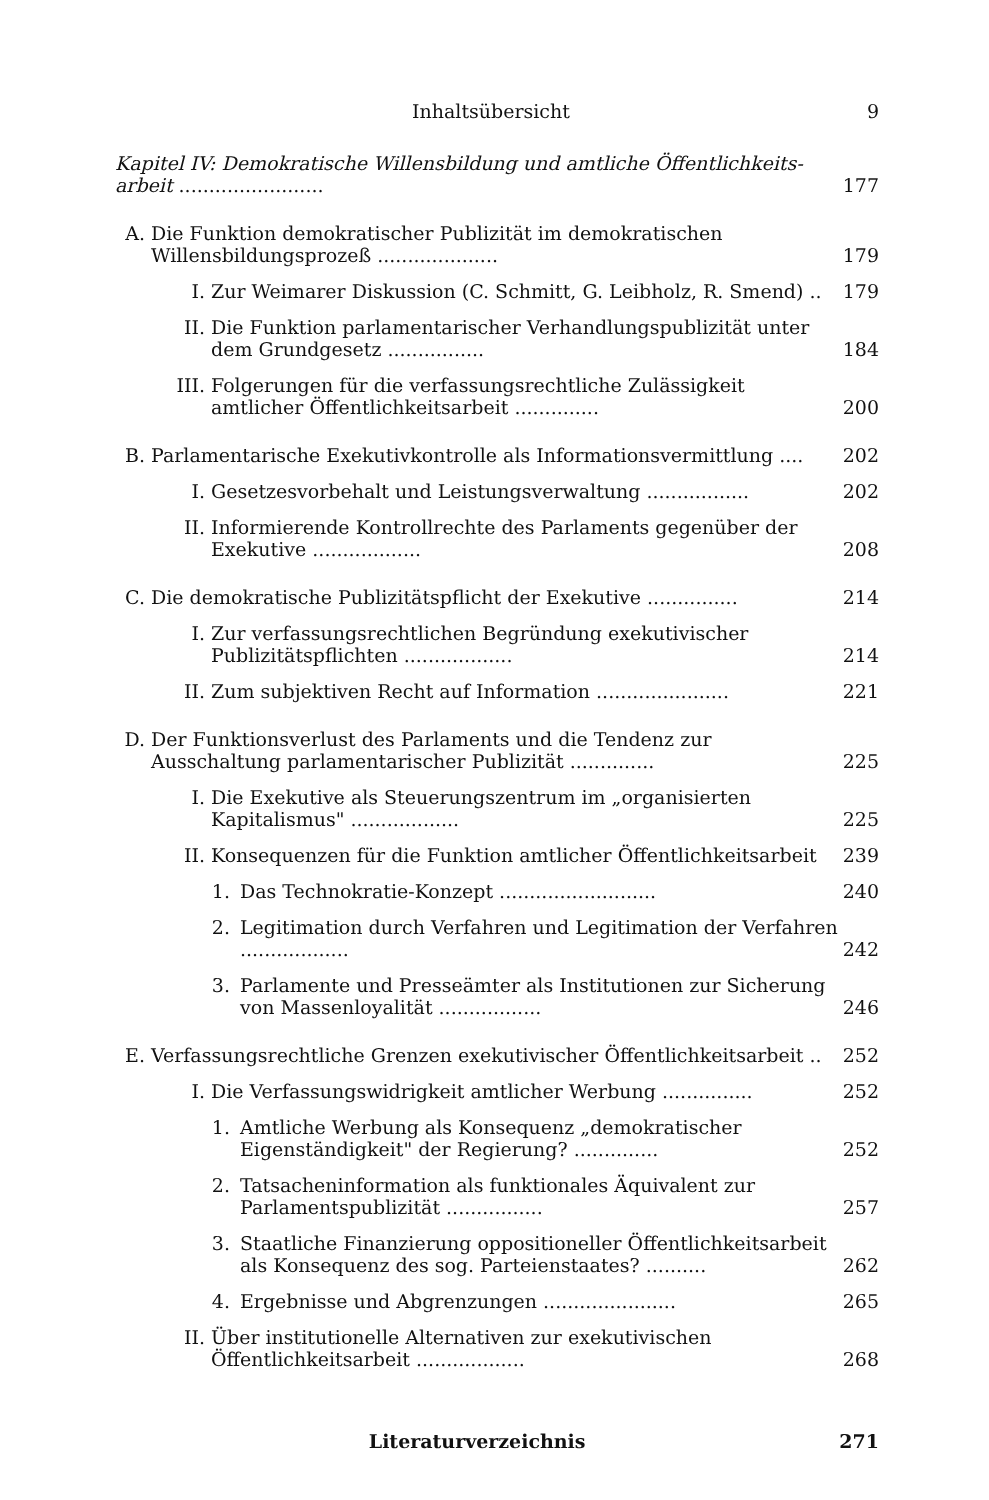Inhaltsübersicht 9
Kapitel IV: Demokratische Willensbildung und amtliche Öffentlichkeits-arbeit ........................ 177
A. Die Funktion demokratischer Publizität im demokratischen Willensbildungsprozeß .................... 179
I. Zur Weimarer Diskussion (C. Schmitt, G. Leibholz, R. Smend) .. 179
II. Die Funktion parlamentarischer Verhandlungspublizität unter dem Grundgesetz ................ 184
III. Folgerungen für die verfassungsrechtliche Zulässigkeit amtlicher Öffentlichkeitsarbeit .............. 200
B. Parlamentarische Exekutivkontrolle als Informationsvermittlung .... 202
I. Gesetzesvorbehalt und Leistungsverwaltung ................. 202
II. Informierende Kontrollrechte des Parlaments gegenüber der Exekutive .................. 208
C. Die demokratische Publizitätspflicht der Exekutive ............... 214
I. Zur verfassungsrechtlichen Begründung exekutivischer Publizitätspflichten .................. 214
II. Zum subjektiven Recht auf Information ...................... 221
D. Der Funktionsverlust des Parlaments und die Tendenz zur Ausschaltung parlamentarischer Publizität .............. 225
I. Die Exekutive als Steuerungszentrum im „organisierten Kapitalismus" .................. 225
II. Konsequenzen für die Funktion amtlicher Öffentlichkeitsarbeit 239
1. Das Technokratie-Konzept .......................... 240
2. Legitimation durch Verfahren und Legitimation der Verfahren .................. 242
3. Parlamente und Presseämter als Institutionen zur Sicherung von Massenloyalität ................. 246
E. Verfassungsrechtliche Grenzen exekutivischer Öffentlichkeitsarbeit .. 252
I. Die Verfassungswidrigkeit amtlicher Werbung ............... 252
1. Amtliche Werbung als Konsequenz „demokratischer Eigenständigkeit" der Regierung? .............. 252
2. Tatsacheninformation als funktionales Äquivalent zur Parlamentspublizität ................ 257
3. Staatliche Finanzierung oppositioneller Öffentlichkeitsarbeit als Konsequenz des sog. Parteienstaates? .......... 262
4. Ergebnisse und Abgrenzungen ...................... 265
II. Über institutionelle Alternativen zur exekutivischen Öffentlichkeitsarbeit .................. 268
Literaturverzeichnis 271